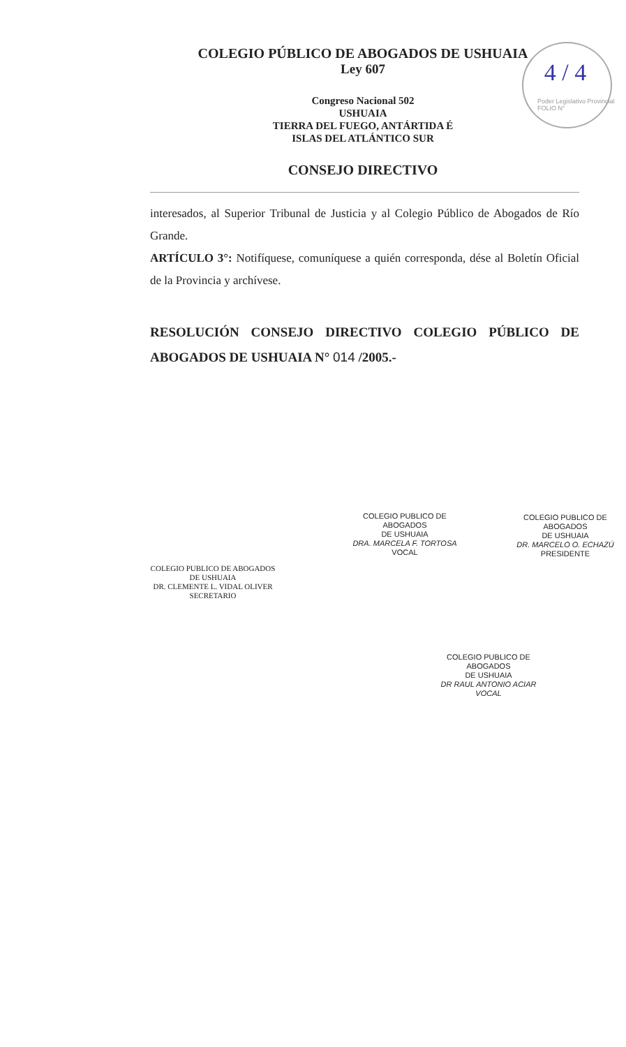4 / 4
Poder Legislativo Provincial FOLIO N°
COLEGIO PÚBLICO DE ABOGADOS DE USHUAIA
Ley 607
Congreso Nacional 502
USHUAIA
TIERRA DEL FUEGO, ANTÁRTIDA É
ISLAS DEL ATLÁNTICO SUR
CONSEJO DIRECTIVO
interesados, al Superior Tribunal de Justicia y al Colegio Público de Abogados de Río Grande.
ARTÍCULO 3°: Notifíquese, comuníquese a quién corresponda, dése al Boletín Oficial de la Provincia y archívese.
RESOLUCIÓN CONSEJO DIRECTIVO COLEGIO PÚBLICO DE ABOGADOS DE USHUAIA N° 014 /2005.-
COLEGIO PUBLICO DE ABOGADOS
DE USHUAIA
DRA. MARCELA F. TORTOSA
VOCAL
COLEGIO PUBLICO DE ABOGADOS
DE USHUAIA
DR. MARCELO O. ECHAZÚ
PRESIDENTE
COLEGIO PUBLICO DE ABOGADOS
DE USHUAIA
DR. CLEMENTE L. VIDAL OLIVER
SECRETARIO
COLEGIO PUBLICO DE ABOGADOS
DE USHUAIA
DR RAUL ANTONIO ACIAR
VOCAL